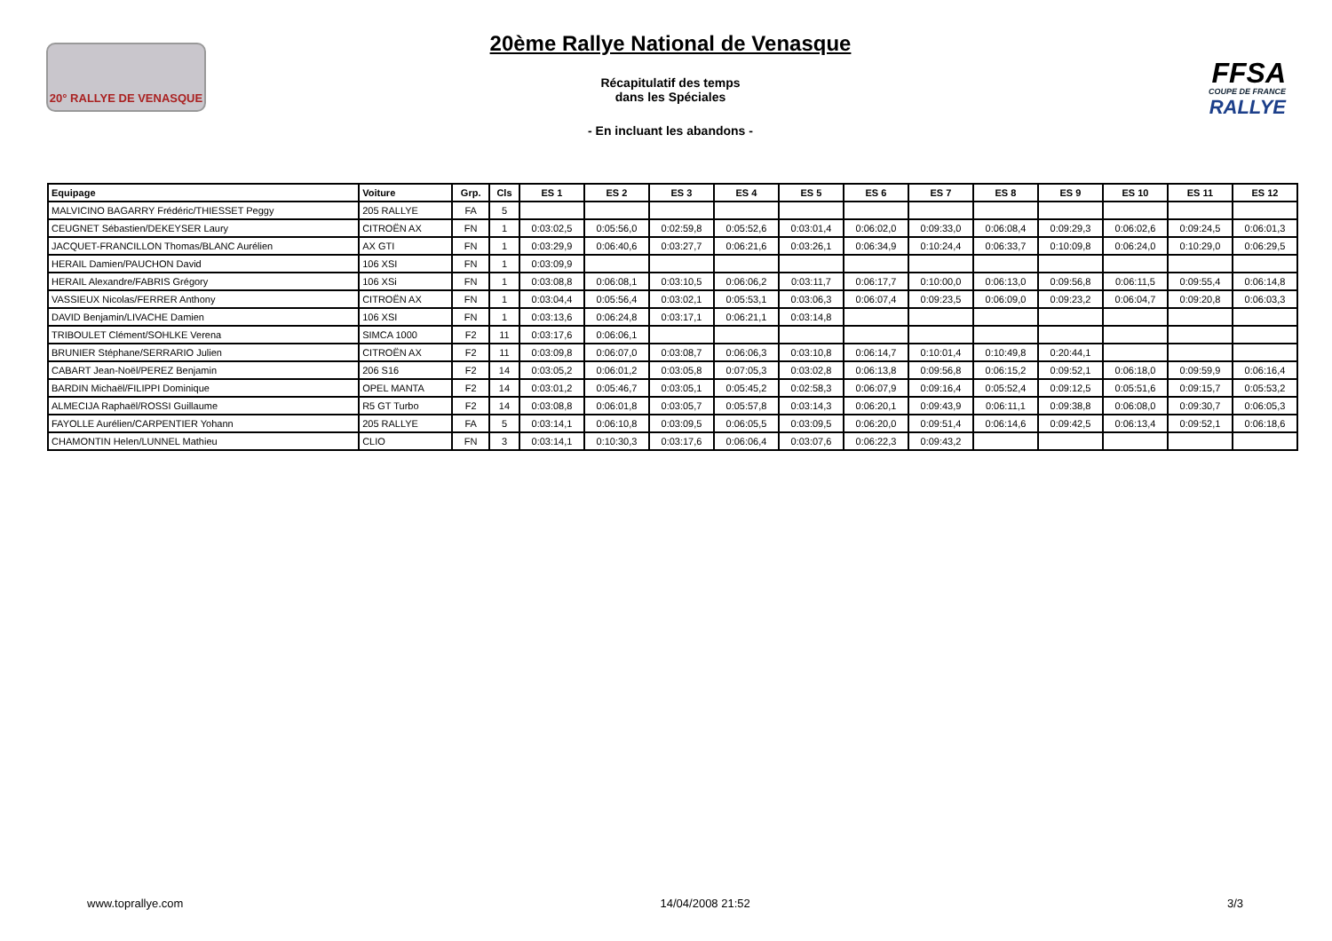20° RALLYE DE VENASQUE
20ème Rallye National de Venasque
Récapitulatif des temps
dans les Spéciales
- En incluant les abandons -
FFSA
COUPE DE FRANCE RALLYE
| Equipage | Voiture | Grp. | Cls | ES 1 | ES 2 | ES 3 | ES 4 | ES 5 | ES 6 | ES 7 | ES 8 | ES 9 | ES 10 | ES 11 | ES 12 |
| --- | --- | --- | --- | --- | --- | --- | --- | --- | --- | --- | --- | --- | --- | --- | --- |
| MALVICINO BAGARRY Frédéric/THIESSET Peggy | 205 RALLYE | FA | 5 | | | | | | | | | | | | |
| CEUGNET Sébastien/DEKEYSER Laury | CITROËN AX | FN | 1 | 0:03:02,5 | 0:05:56,0 | 0:02:59,8 | 0:05:52,6 | 0:03:01,4 | 0:06:02,0 | 0:09:33,0 | 0:06:08,4 | 0:09:29,3 | 0:06:02,6 | 0:09:24,5 | 0:06:01,3 |
| JACQUET-FRANCILLON Thomas/BLANC Aurélien | AX GTI | FN | 1 | 0:03:29,9 | 0:06:40,6 | 0:03:27,7 | 0:06:21,6 | 0:03:26,1 | 0:06:34,9 | 0:10:24,4 | 0:06:33,7 | 0:10:09,8 | 0:06:24,0 | 0:10:29,0 | 0:06:29,5 |
| HERAIL Damien/PAUCHON David | 106 XSI | FN | 1 | 0:03:09,9 | | | | | | | | | | | |
| HERAIL Alexandre/FABRIS Grégory | 106 XSi | FN | 1 | 0:03:08,8 | 0:06:08,1 | 0:03:10,5 | 0:06:06,2 | 0:03:11,7 | 0:06:17,7 | 0:10:00,0 | 0:06:13,0 | 0:09:56,8 | 0:06:11,5 | 0:09:55,4 | 0:06:14,8 |
| VASSIEUX Nicolas/FERRER Anthony | CITROËN AX | FN | 1 | 0:03:04,4 | 0:05:56,4 | 0:03:02,1 | 0:05:53,1 | 0:03:06,3 | 0:06:07,4 | 0:09:23,5 | 0:06:09,0 | 0:09:23,2 | 0:06:04,7 | 0:09:20,8 | 0:06:03,3 |
| DAVID Benjamin/LIVACHE Damien | 106 XSI | FN | 1 | 0:03:13,6 | 0:06:24,8 | 0:03:17,1 | 0:06:21,1 | 0:03:14,8 | | | | | | | |
| TRIBOULET Clément/SOHLKE Verena | SIMCA 1000 | F2 | 11 | 0:03:17,6 | 0:06:06,1 | | | | | | | | | | |
| BRUNIER Stéphane/SERRARIO Julien | CITROËN AX | F2 | 11 | 0:03:09,8 | 0:06:07,0 | 0:03:08,7 | 0:06:06,3 | 0:03:10,8 | 0:06:14,7 | 0:10:01,4 | 0:10:49,8 | 0:20:44,1 | | | |
| CABART Jean-Noël/PEREZ Benjamin | 206 S16 | F2 | 14 | 0:03:05,2 | 0:06:01,2 | 0:03:05,8 | 0:07:05,3 | 0:03:02,8 | 0:06:13,8 | 0:09:56,8 | 0:06:15,2 | 0:09:52,1 | 0:06:18,0 | 0:09:59,9 | 0:06:16,4 |
| BARDIN Michaël/FILIPPI Dominique | OPEL MANTA | F2 | 14 | 0:03:01,2 | 0:05:46,7 | 0:03:05,1 | 0:05:45,2 | 0:02:58,3 | 0:06:07,9 | 0:09:16,4 | 0:05:52,4 | 0:09:12,5 | 0:05:51,6 | 0:09:15,7 | 0:05:53,2 |
| ALMECIJA Raphaël/ROSSI Guillaume | R5 GT Turbo | F2 | 14 | 0:03:08,8 | 0:06:01,8 | 0:03:05,7 | 0:05:57,8 | 0:03:14,3 | 0:06:20,1 | 0:09:43,9 | 0:06:11,1 | 0:09:38,8 | 0:06:08,0 | 0:09:30,7 | 0:06:05,3 |
| FAYOLLE Aurélien/CARPENTIER Yohann | 205 RALLYE | FA | 5 | 0:03:14,1 | 0:06:10,8 | 0:03:09,5 | 0:06:05,5 | 0:03:09,5 | 0:06:20,0 | 0:09:51,4 | 0:06:14,6 | 0:09:42,5 | 0:06:13,4 | 0:09:52,1 | 0:06:18,6 |
| CHAMONTIN Helen/LUNNEL Mathieu | CLIO | FN | 3 | 0:03:14,1 | 0:10:30,3 | 0:03:17,6 | 0:06:06,4 | 0:03:07,6 | 0:06:22,3 | 0:09:43,2 | | | | | |
www.toprallye.com 14/04/2008 21:52 3/3